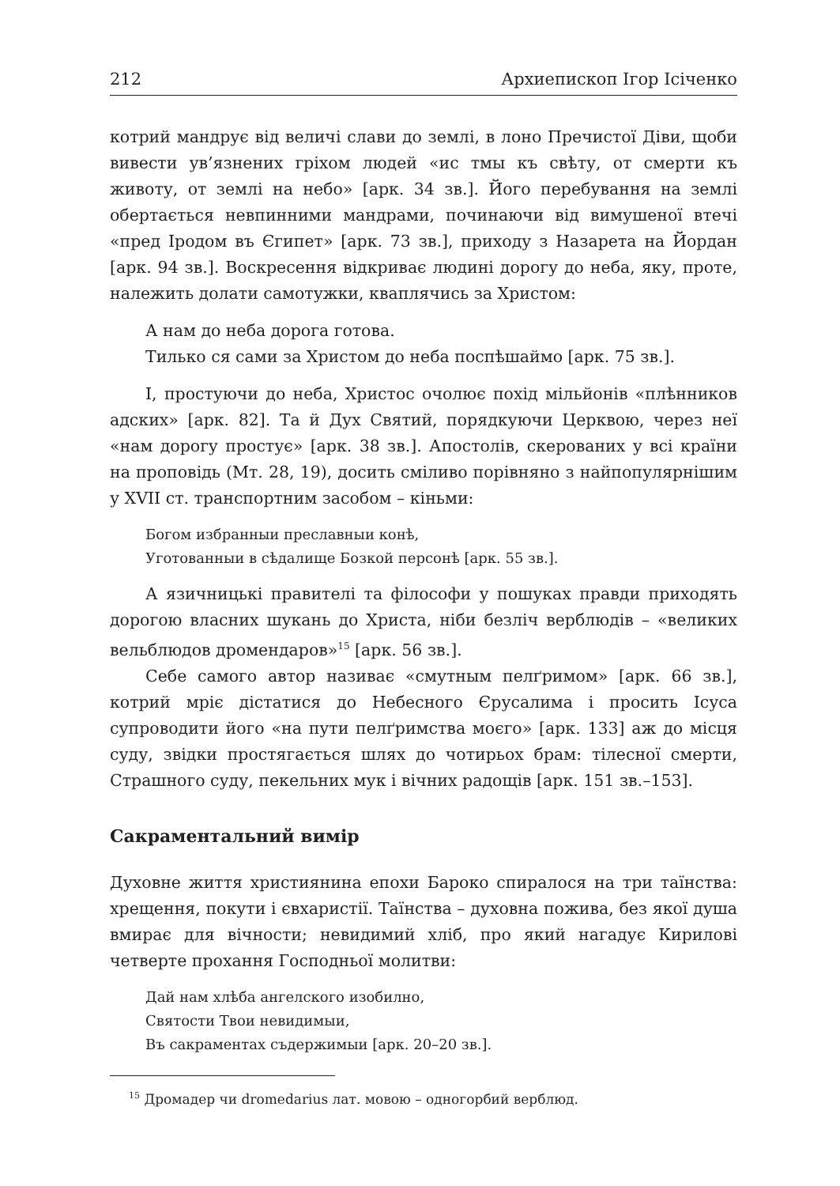212 Архиепископ Ігор Ісіченко
котрий мандрує від величі слави до землі, в лоно Пречистої Діви, щоби вивести ув’язнених гріхом людей «ис тмы къ свѣту, от смерти къ животу, от землі на небо» [арк. 34 зв.]. Його перебування на землі обертається невпинними мандрами, починаючи від вимушеної втечі «пред Іродом въ Єгипет» [арк. 73 зв.], приходу з Назарета на Йордан [арк. 94 зв.]. Воскресення відкриває людині дорогу до неба, яку, проте, належить долати самотужки, кваплячись за Христом:
А нам до неба дорога готова.
Тилько ся сами за Христом до неба поспѣшаймо [арк. 75 зв.].
І, простуючи до неба, Христос очолює похід мільйонів «плѣнников адских» [арк. 82]. Та й Дух Святий, порядкуючи Церквою, через неї «нам дорогу простує» [арк. 38 зв.]. Апостолів, скерованих у всі країни на проповідь (Мт. 28, 19), досить сміливо порівняно з найпопулярнішим у XVII ст. транспортним засобом – кіньми:
Богом избранныи преславныи конѣ,
Уготованныи в сѣдалище Бозкой персонѣ [арк. 55 зв.].
А язичницькі правителі та філософи у пошуках правди приходять дорогою власних шукань до Христа, ніби безліч верблюдів – «великих вельблюдов дромендаров»<sup>15</sup> [арк. 56 зв.].
Себе самого автор називає «смутным пелґримом» [арк. 66 зв.], котрий мріє дістатися до Небесного Єрусалима і просить Ісуса супроводити його «на пути пелґримства моєго» [арк. 133] аж до місця суду, звідки простягається шлях до чотирьох брам: тілесної смерти, Страшного суду, пекельних мук і вічних радощів [арк. 151 зв.–153].
Сакраментальний вимір
Духовне життя християнина епохи Бароко спиралося на три таїнства: хрещення, покути і євхаристії. Таїнства – духовна пожива, без якої душа вмирає для вічности; невидимий хліб, про який нагадує Кирилові четверте прохання Господньої молитви:
Дай нам хлѣба ангелского изобилно,
Святости Твои невидимыи,
Въ сакраментах съдержимыи [арк. 20–20 зв.].
<sup>15</sup> Дромадер чи dromedarius лат. мовою – одногорбий верблюд.